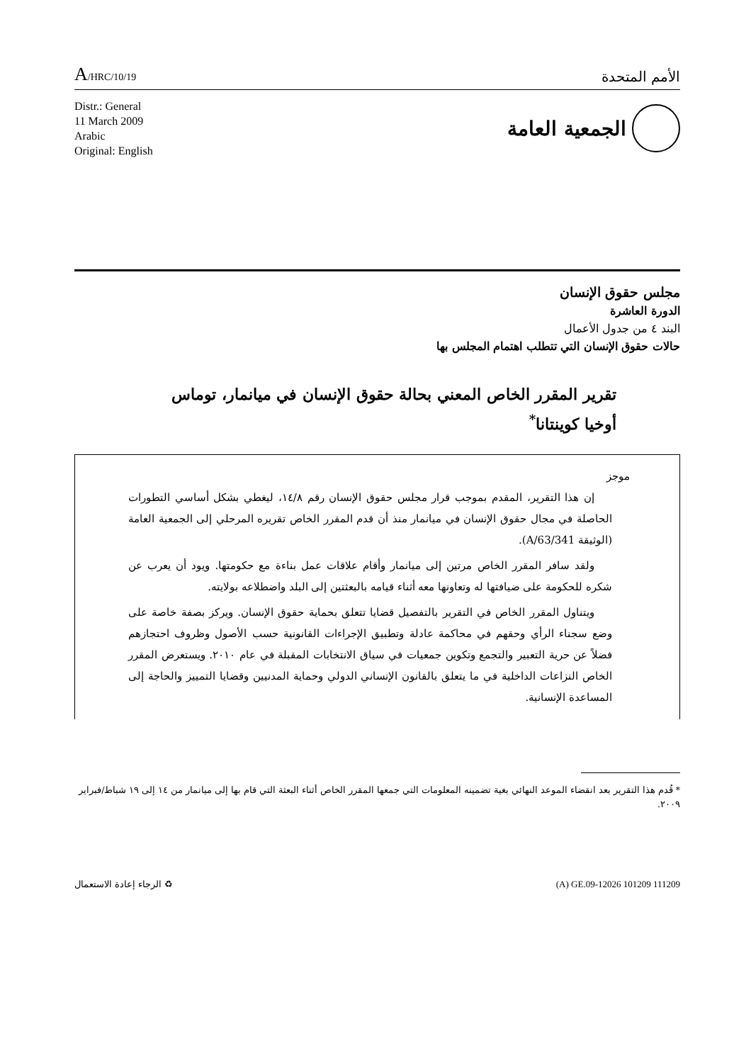A/HRC/10/19
الأمم المتحدة
Distr.: General
11 March 2009
Arabic
Original: English
الجمعية العامة
مجلس حقوق الإنسان
الدورة العاشرة
البند ٤ من جدول الأعمال
حالات حقوق الإنسان التي تتطلب اهتمام المجلس بها
تقرير المقرر الخاص المعني بحالة حقوق الإنسان في ميانمار، توماس أوخيا كوينتانا<sup>*</sup>
موجز
إن هذا التقرير، المقدم بموجب قرار مجلس حقوق الإنسان رقم ١٤/٨، ليغطي بشكل أساسي التطورات الحاصلة في مجال حقوق الإنسان في ميانمار منذ أن قدم المقرر الخاص تقريره المرحلي إلى الجمعية العامة (الوثيقة A/63/341).
ولقد سافر المقرر الخاص مرتين إلى ميانمار وأقام علاقات عمل بناءة مع حكومتها. ويود أن يعرب عن شكره للحكومة على ضيافتها له وتعاونها معه أثناء قيامه بالبعثتين إلى البلد واضطلاعه بولايته.
ويتناول المقرر الخاص في التقرير بالتفصيل قضايا تتعلق بحماية حقوق الإنسان. ويركز بصفة خاصة على وضع سجناء الرأي وحقهم في محاكمة عادلة وتطبيق الإجراءات القانونية حسب الأصول وظروف احتجازهم فضلاً عن حرية التعبير والتجمع وتكوين جمعيات في سياق الانتخابات المقبلة في عام ٢٠١٠. ويستعرض المقرر الخاص النزاعات الداخلية في ما يتعلق بالقانون الإنساني الدولي وحماية المدنيين وقضايا التمييز والحاجة إلى المساعدة الإنسانية.
* قُدم هذا التقرير بعد انقضاء الموعد النهائي بغية تضمينه المعلومات التي جمعها المقرر الخاص أثناء البعثة التي قام بها إلى ميانمار من ١٤ إلى ١٩ شباط/فبراير ٢٠٠٩.
♻ الرجاء إعادة الاستعمال (A) GE.09-12026 101209 111209